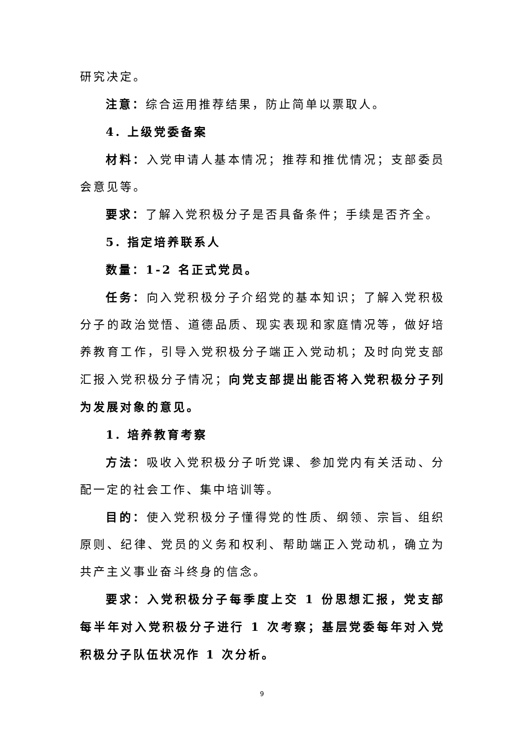研究决定。
注意：综合运用推荐结果，防止简单以票取人。
4. 上级党委备案
材料：入党申请人基本情况；推荐和推优情况；支部委员会意见等。
要求：了解入党积极分子是否具备条件；手续是否齐全。
5. 指定培养联系人
数量：1-2 名正式党员。
任务：向入党积极分子介绍党的基本知识；了解入党积极分子的政治觉悟、道德品质、现实表现和家庭情况等，做好培养教育工作，引导入党积极分子端正入党动机；及时向党支部汇报入党积极分子情况；向党支部提出能否将入党积极分子列为发展对象的意见。
1. 培养教育考察
方法：吸收入党积极分子听党课、参加党内有关活动、分配一定的社会工作、集中培训等。
目的：使入党积极分子懂得党的性质、纲领、宗旨、组织原则、纪律、党员的义务和权利、帮助端正入党动机，确立为共产主义事业奋斗终身的信念。
要求：入党积极分子每季度上交 1 份思想汇报，党支部每半年对入党积极分子进行 1 次考察；基层党委每年对入党积极分子队伍状况作 1 次分析。
9